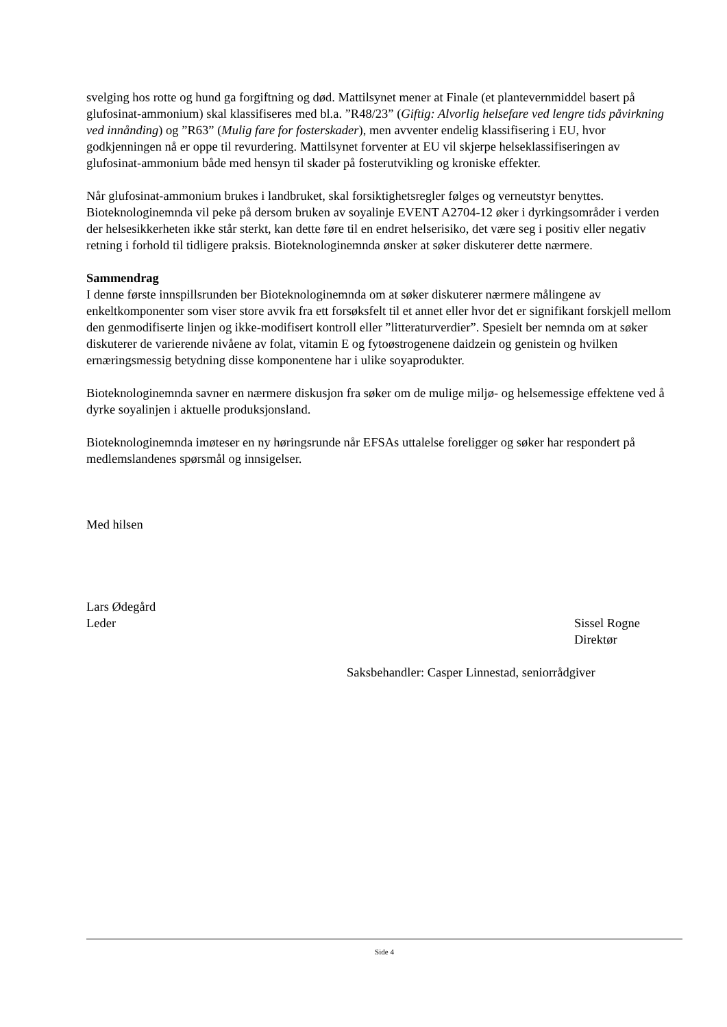svelging hos rotte og hund ga forgiftning og død. Mattilsynet mener at Finale (et plantevernmiddel basert på glufosinat-ammonium) skal klassifiseres med bl.a. ”R48/23” (Giftig: Alvorlig helsefare ved lengre tids påvirkning ved innånding) og ”R63” (Mulig fare for fosterskader), men avventer endelig klassifisering i EU, hvor godkjenningen nå er oppe til revurdering. Mattilsynet forventer at EU vil skjerpe helseklassifiseringen av glufosinat-ammonium både med hensyn til skader på fosterutvikling og kroniske effekter.
Når glufosinat-ammonium brukes i landbruket, skal forsiktighetsregler følges og verneutstyr benyttes. Bioteknologinemnda vil peke på dersom bruken av soyalinje EVENT A2704-12 øker i dyrkingsområder i verden der helsesikkerheten ikke står sterkt, kan dette føre til en endret helserisiko, det være seg i positiv eller negativ retning i forhold til tidligere praksis. Bioteknologinemnda ønsker at søker diskuterer dette nærmere.
Sammendrag
I denne første innspillsrunden ber Bioteknologinemnda om at søker diskuterer nærmere målingene av enkeltkomponenter som viser store avvik fra ett forsøksfelt til et annet eller hvor det er signifikant forskjell mellom den genmodifiserte linjen og ikke-modifisert kontroll eller ”litteraturverdier”. Spesielt ber nemnda om at søker diskuterer de varierende nivåene av folat, vitamin E og fytoøstrogenene daidzein og genistein og hvilken ernæringsmessig betydning disse komponentene har i ulike soyaprodukter.
Bioteknologinemnda savner en nærmere diskusjon fra søker om de mulige miljø- og helsemessige effektene ved å dyrke soyalinjen i aktuelle produksjonsland.
Bioteknologinemnda imøteser en ny høringsrunde når EFSAs uttalelse foreligger og søker har respondert på medlemslandenes spørsmål og innsigelser.
Med hilsen
Lars Ødegård
Leder Sissel Rogne
Direktør
Saksbehandler: Casper Linnestad, seniorrådgiver
Side 4